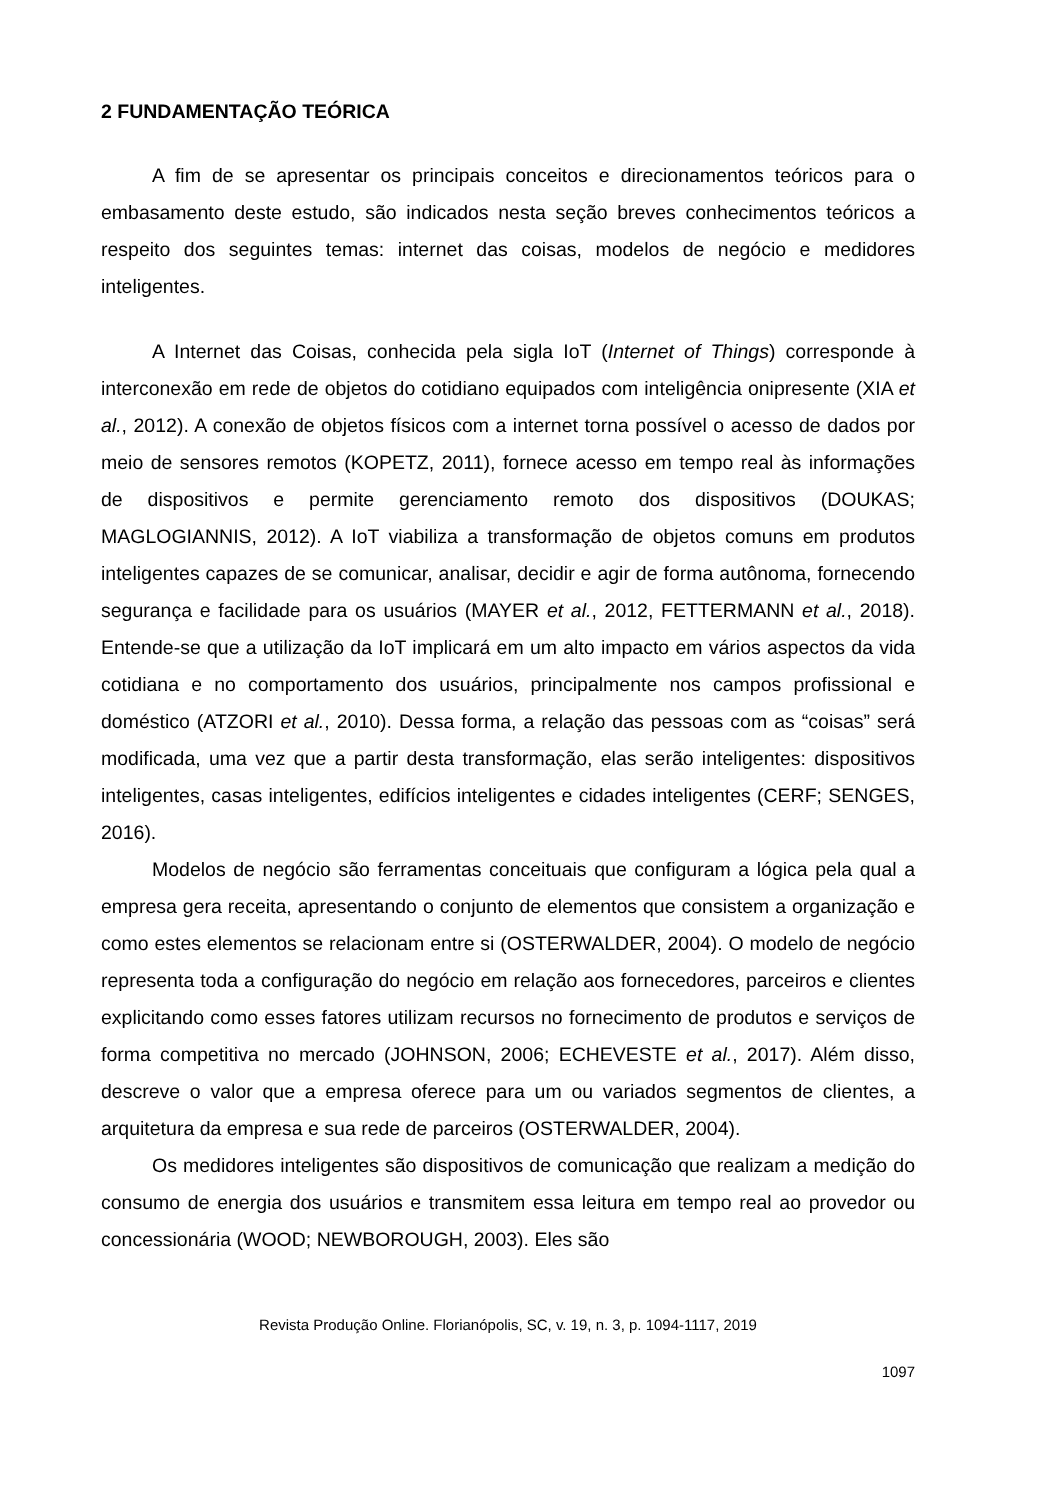2 FUNDAMENTAÇÃO TEÓRICA
A fim de se apresentar os principais conceitos e direcionamentos teóricos para o embasamento deste estudo, são indicados nesta seção breves conhecimentos teóricos a respeito dos seguintes temas: internet das coisas, modelos de negócio e medidores inteligentes.
A Internet das Coisas, conhecida pela sigla IoT (Internet of Things) corresponde à interconexão em rede de objetos do cotidiano equipados com inteligência onipresente (XIA et al., 2012). A conexão de objetos físicos com a internet torna possível o acesso de dados por meio de sensores remotos (KOPETZ, 2011), fornece acesso em tempo real às informações de dispositivos e permite gerenciamento remoto dos dispositivos (DOUKAS; MAGLOGIANNIS, 2012). A IoT viabiliza a transformação de objetos comuns em produtos inteligentes capazes de se comunicar, analisar, decidir e agir de forma autônoma, fornecendo segurança e facilidade para os usuários (MAYER et al., 2012, FETTERMANN et al., 2018). Entende-se que a utilização da IoT implicará em um alto impacto em vários aspectos da vida cotidiana e no comportamento dos usuários, principalmente nos campos profissional e doméstico (ATZORI et al., 2010). Dessa forma, a relação das pessoas com as “coisas” será modificada, uma vez que a partir desta transformação, elas serão inteligentes: dispositivos inteligentes, casas inteligentes, edifícios inteligentes e cidades inteligentes (CERF; SENGES, 2016).
Modelos de negócio são ferramentas conceituais que configuram a lógica pela qual a empresa gera receita, apresentando o conjunto de elementos que consistem a organização e como estes elementos se relacionam entre si (OSTERWALDER, 2004). O modelo de negócio representa toda a configuração do negócio em relação aos fornecedores, parceiros e clientes explicitando como esses fatores utilizam recursos no fornecimento de produtos e serviços de forma competitiva no mercado (JOHNSON, 2006; ECHEVESTE et al., 2017). Além disso, descreve o valor que a empresa oferece para um ou variados segmentos de clientes, a arquitetura da empresa e sua rede de parceiros (OSTERWALDER, 2004).
Os medidores inteligentes são dispositivos de comunicação que realizam a medição do consumo de energia dos usuários e transmitem essa leitura em tempo real ao provedor ou concessionária (WOOD; NEWBOROUGH, 2003). Eles são
Revista Produção Online. Florianópolis, SC, v. 19, n. 3, p. 1094-1117, 2019
1097